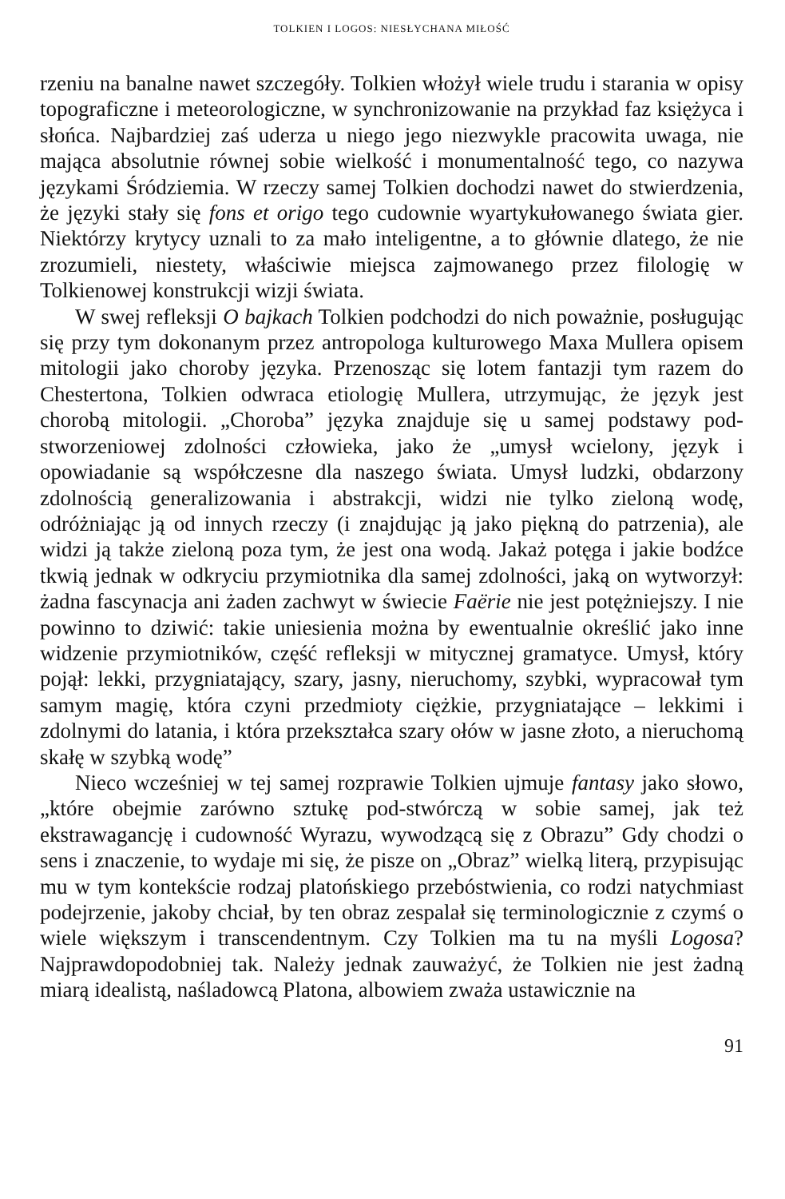TOLKIEN I LOGOS: NIESŁYCHANA MIŁOŚĆ
rzeniu na banalne nawet szczegóły. Tolkien włożył wiele trudu i starania w opisy topograficzne i meteorologiczne, w synchronizowanie na przykład faz księżyca i słońca. Najbardziej zaś uderza u niego jego niezwykle pracowita uwaga, nie mająca absolutnie równej sobie wielkość i monumentalność tego, co nazywa językami Śródziemia. W rzeczy samej Tolkien dochodzi nawet do stwierdzenia, że języki stały się fons et origo tego cudownie wyartykułowanego świata gier. Niektórzy krytycy uznali to za mało inteligentne, a to głównie dlatego, że nie zrozumieli, niestety, właściwie miejsca zajmowanego przez filologię w Tolkienowej konstrukcji wizji świata.
W swej refleksji O bajkach Tolkien podchodzi do nich poważnie, posługując się przy tym dokonanym przez antropologa kulturowego Maxa Mullera opisem mitologii jako choroby języka. Przenosząc się lotem fantazji tym razem do Chestertona, Tolkien odwraca etiologię Mullera, utrzymując, że język jest chorobą mitologii. „Choroba” języka znajduje się u samej podstawy pod-stworzeniowej zdolności człowieka, jako że „umysł wcielony, język i opowiadanie są współczesne dla naszego świata. Umysł ludzki, obdarzony zdolnością generalizowania i abstrakcji, widzi nie tylko zieloną wodę, odróżniając ją od innych rzeczy (i znajdując ją jako piękną do patrzenia), ale widzi ją także zieloną poza tym, że jest ona wodą. Jakaż potęga i jakie bodźce tkwią jednak w odkryciu przymiotnika dla samej zdolności, jaką on wytworzył: żadna fascynacja ani żaden zachwyt w świecie Faërie nie jest potężniejszy. I nie powinno to dziwić: takie uniesienia można by ewentualnie określić jako inne widzenie przymiotników, część refleksji w mitycznej gramatyce. Umysł, który pojął: lekki, przygniatający, szary, jasny, nieruchomy, szybki, wypracował tym samym magię, która czyni przedmioty ciężkie, przygniatające – lekkimi i zdolnymi do latania, i która przekształca szary ołów w jasne złoto, a nieruchomą skałę w szybką wodę”
Nieco wcześniej w tej samej rozprawie Tolkien ujmuje fantasy jako słowo, „które obejmie zarówno sztukę pod-stwórczą w sobie samej, jak też ekstrawagancję i cudowność Wyrazu, wywodzącą się z Obrazu” Gdy chodzi o sens i znaczenie, to wydaje mi się, że pisze on „Obraz” wielką literą, przypisując mu w tym kontekście rodzaj platońskiego przebóstwienia, co rodzi natychmiast podejrzenie, jakoby chciał, by ten obraz zespalał się terminologicznie z czymś o wiele większym i transcendentnym. Czy Tolkien ma tu na myśli Logosa? Najprawdopodobniej tak. Należy jednak zauważyć, że Tolkien nie jest żadną miarą idealistą, naśladowcą Platona, albowiem zważa ustawicznie na
91